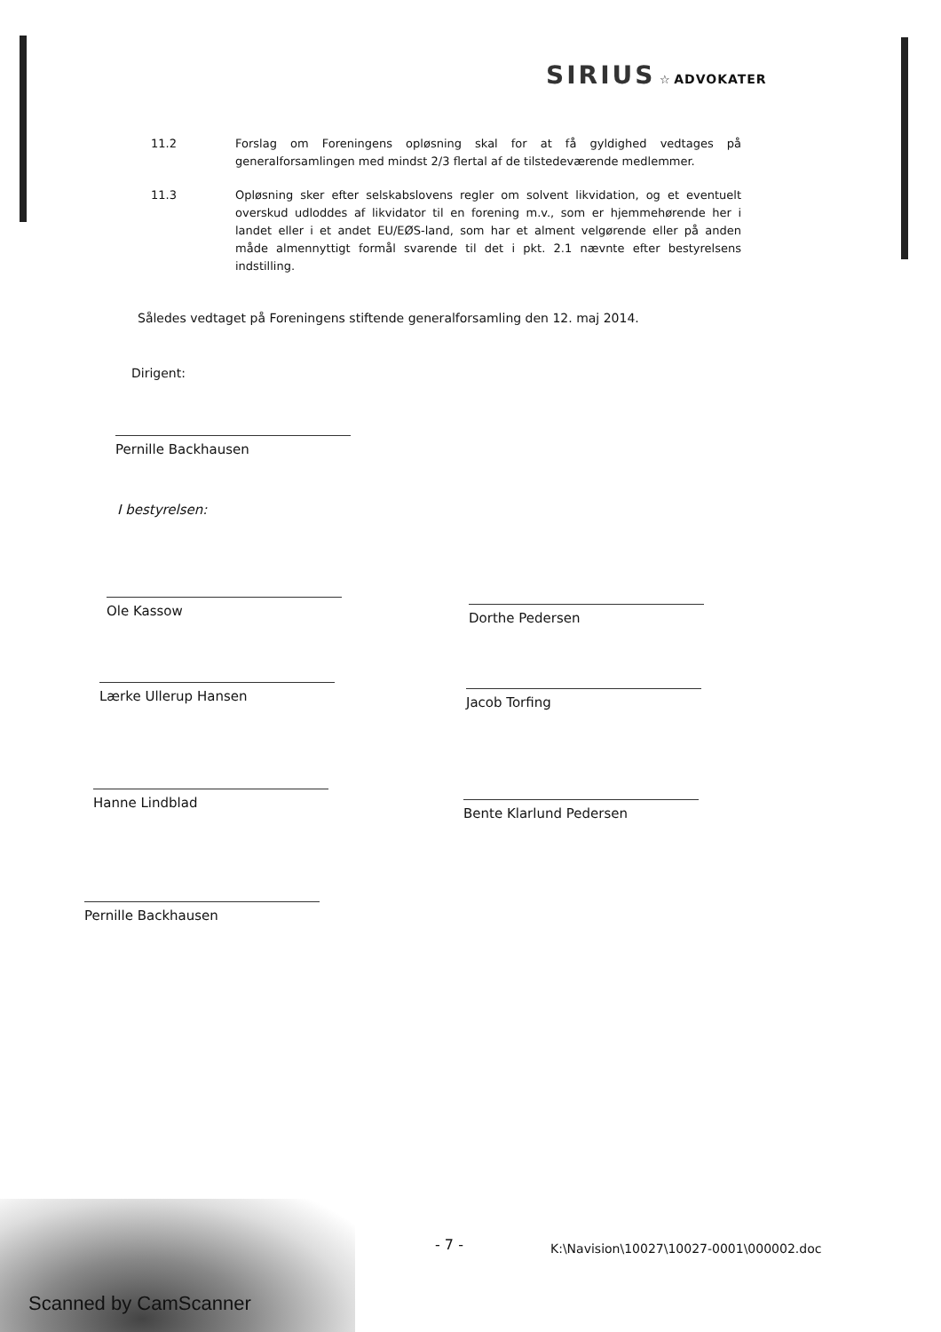SIRIUS ☆ ADVOKATER
11.2 Forslag om Foreningens opløsning skal for at få gyldighed vedtages på generalforsamlingen med mindst 2/3 flertal af de tilstedeværende medlemmer.
11.3 Opløsning sker efter selskabslovens regler om solvent likvidation, og et eventuelt overskud udloddes af likvidator til en forening m.v., som er hjemmehørende her i landet eller i et andet EU/EØS-land, som har et alment velgørende eller på anden måde almennyttigt formål svarende til det i pkt. 2.1 nævnte efter bestyrelsens indstilling.
Således vedtaget på Foreningens stiftende generalforsamling den 12. maj 2014.
Dirigent:
Pernille Backhausen
I bestyrelsen:
Ole Kassow Dorthe Pedersen
Lærke Ullerup Hansen Jacob Torfing
Hanne Lindblad
Bente Klarlund Pedersen
Pernille Backhausen
- 7 -
K:\Navision\10027\10027-0001\000002.doc
Scanned by CamScanner